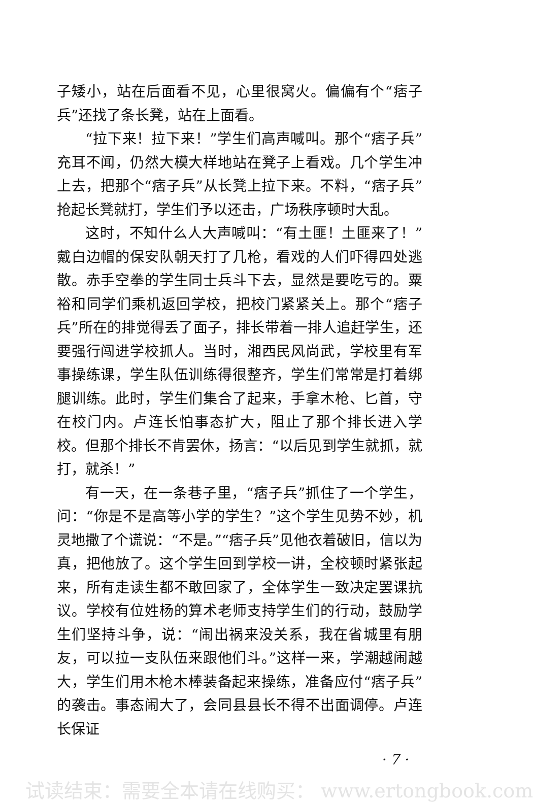子矮小，站在后面看不见，心里很窝火。偏偏有个“痞子兵”还找了条长凳，站在上面看。
“拉下来！拉下来！”学生们高声喊叫。那个“痞子兵”充耳不闻，仍然大模大样地站在凳子上看戏。几个学生冲上去，把那个“痞子兵”从长凳上拉下来。不料，“痞子兵”抢起长凳就打，学生们予以还击，广场秩序顿时大乱。
这时，不知什么人大声喊叫：“有土匪！土匪来了！”戴白边帽的保安队朝天打了几枪，看戏的人们吓得四处逃散。赤手空拳的学生同士兵斗下去，显然是要吃亏的。粟裕和同学们乘机返回学校，把校门紧紧关上。那个“痞子兵”所在的排觉得丢了面子，排长带着一排人追赶学生，还要强行闯进学校抓人。当时，湘西民风尚武，学校里有军事操练课，学生队伍训练得很整齐，学生们常常是打着绑腿训练。此时，学生们集合了起来，手拿木枪、匕首，守在校门内。卢连长怕事态扩大，阻止了那个排长进入学校。但那个排长不肯罢休，扬言：“以后见到学生就抓，就打，就杀！”
有一天，在一条巷子里，“痞子兵”抓住了一个学生，问：“你是不是高等小学的学生？”这个学生见势不妙，机灵地撒了个谎说：“不是。”“痞子兵”见他衣着破旧，信以为真，把他放了。这个学生回到学校一讲，全校顿时紧张起来，所有走读生都不敢回家了，全体学生一致决定罢课抗议。学校有位姓杨的算术老师支持学生们的行动，鼓励学生们坚持斗争，说：“闹出祸来没关系，我在省城里有朋友，可以拉一支队伍来跟他们斗。”这样一来，学潮越闹越大，学生们用木枪木棒装备起来操练，准备应付“痞子兵”的袭击。事态闹大了，会同县县长不得不出面调停。卢连长保证
· 7 ·
试读结束：需要全本请在线购买： www.ertongbook.com